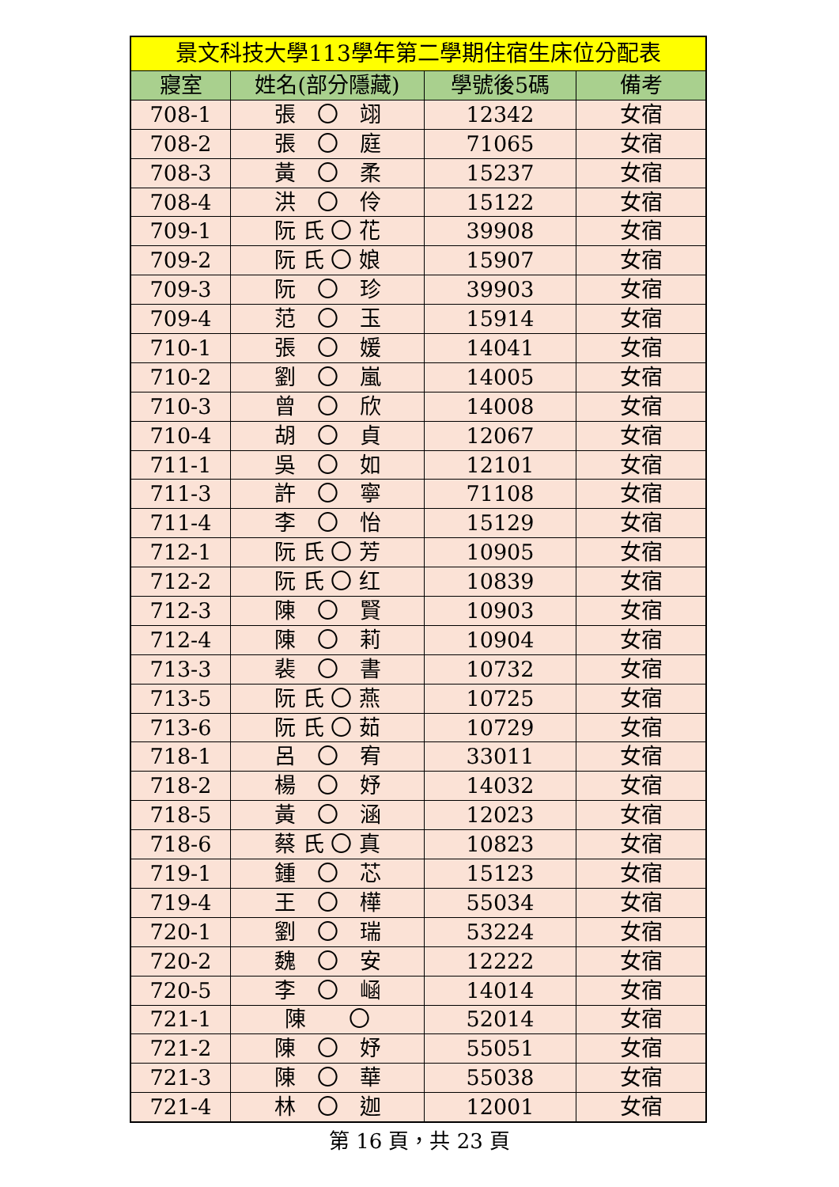| 景文科技大學113學年第二學期住宿生床位分配表 | | | |
| --- | --- | --- | --- |
| 寢室 | 姓名(部分隱藏) | 學號後5碼 | 備考 |
| 708-1 | 張 〇 翊 | 12342 | 女宿 |
| 708-2 | 張 〇 庭 | 71065 | 女宿 |
| 708-3 | 黃 〇 柔 | 15237 | 女宿 |
| 708-4 | 洪 〇 伶 | 15122 | 女宿 |
| 709-1 | 阮 氏 〇 花 | 39908 | 女宿 |
| 709-2 | 阮 氏 〇 娘 | 15907 | 女宿 |
| 709-3 | 阮 〇 珍 | 39903 | 女宿 |
| 709-4 | 范 〇 玉 | 15914 | 女宿 |
| 710-1 | 張 〇 媛 | 14041 | 女宿 |
| 710-2 | 劉 〇 嵐 | 14005 | 女宿 |
| 710-3 | 曾 〇 欣 | 14008 | 女宿 |
| 710-4 | 胡 〇 貞 | 12067 | 女宿 |
| 711-1 | 吳 〇 如 | 12101 | 女宿 |
| 711-3 | 許 〇 寧 | 71108 | 女宿 |
| 711-4 | 李 〇 怡 | 15129 | 女宿 |
| 712-1 | 阮 氏 〇 芳 | 10905 | 女宿 |
| 712-2 | 阮 氏 〇 红 | 10839 | 女宿 |
| 712-3 | 陳 〇 賢 | 10903 | 女宿 |
| 712-4 | 陳 〇 莉 | 10904 | 女宿 |
| 713-3 | 裴 〇 書 | 10732 | 女宿 |
| 713-5 | 阮 氏 〇 燕 | 10725 | 女宿 |
| 713-6 | 阮 氏 〇 茹 | 10729 | 女宿 |
| 718-1 | 呂 〇 宥 | 33011 | 女宿 |
| 718-2 | 楊 〇 妤 | 14032 | 女宿 |
| 718-5 | 黃 〇 涵 | 12023 | 女宿 |
| 718-6 | 蔡 氏 〇 真 | 10823 | 女宿 |
| 719-1 | 鍾 〇 芯 | 15123 | 女宿 |
| 719-4 | 王 〇 樺 | 55034 | 女宿 |
| 720-1 | 劉 〇 瑞 | 53224 | 女宿 |
| 720-2 | 魏 〇 安 | 12222 | 女宿 |
| 720-5 | 李 〇 崡 | 14014 | 女宿 |
| 721-1 | 陳 〇 | 52014 | 女宿 |
| 721-2 | 陳 〇 妤 | 55051 | 女宿 |
| 721-3 | 陳 〇 華 | 55038 | 女宿 |
| 721-4 | 林 〇 迦 | 12001 | 女宿 |
第 16 頁，共 23 頁